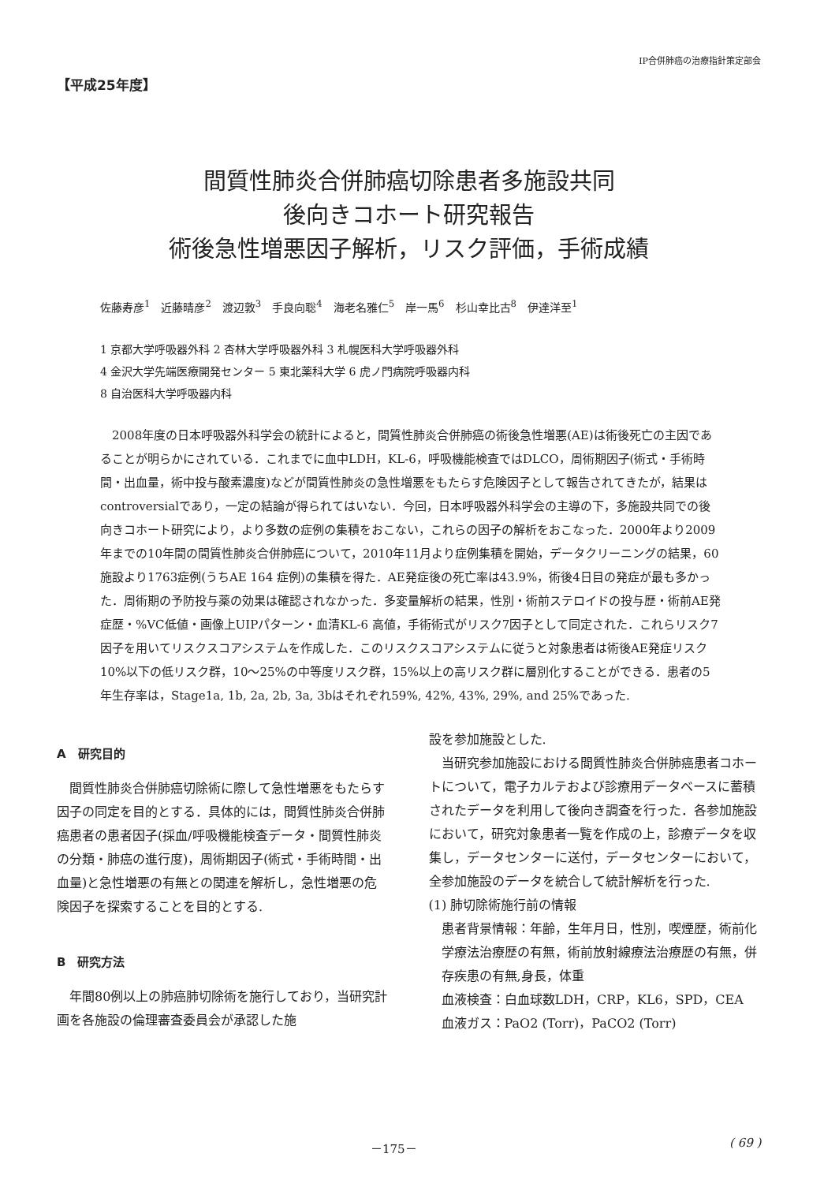IP合併肺癌の治療指針策定部会
【平成25年度】
間質性肺炎合併肺癌切除患者多施設共同
後向きコホート研究報告
術後急性増悪因子解析，リスク評価，手術成績
佐藤寿彦<sup>1</sup>　近藤晴彦<sup>2</sup>　渡辺敦<sup>3</sup>　手良向聡<sup>4</sup>　海老名雅仁<sup>5</sup>　岸一馬<sup>6</sup>　杉山幸比古<sup>8</sup>　伊達洋至<sup>1</sup>
1 京都大学呼吸器外科 2 杏林大学呼吸器外科 3 札幌医科大学呼吸器外科
4 金沢大学先端医療開発センター 5 東北薬科大学 6 虎ノ門病院呼吸器内科
8 自治医科大学呼吸器内科
2008年度の日本呼吸器外科学会の統計によると，間質性肺炎合併肺癌の術後急性増悪(AE)は術後死亡の主因であることが明らかにされている．これまでに血中LDH，KL-6，呼吸機能検査ではDLCO，周術期因子(術式・手術時間・出血量，術中投与酸素濃度)などが間質性肺炎の急性増悪をもたらす危険因子として報告されてきたが，結果はcontroversialであり，一定の結論が得られてはいない．今回，日本呼吸器外科学会の主導の下，多施設共同での後向きコホート研究により，より多数の症例の集積をおこない，これらの因子の解析をおこなった．2000年より2009年までの10年間の間質性肺炎合併肺癌について，2010年11月より症例集積を開始，データクリーニングの結果，60施設より1763症例(うちAE 164 症例)の集積を得た．AE発症後の死亡率は43.9%，術後4日目の発症が最も多かった．周術期の予防投与薬の効果は確認されなかった．多変量解析の結果，性別・術前ステロイドの投与歴・術前AE発症歴・%VC低値・画像上UIPパターン・血清KL-6 高値，手術術式がリスク7因子として同定された．これらリスク7因子を用いてリスクスコアシステムを作成した．このリスクスコアシステムに従うと対象患者は術後AE発症リスク10%以下の低リスク群，10～25%の中等度リスク群，15%以上の高リスク群に層別化することができる．患者の5年生存率は，Stage1a, 1b, 2a, 2b, 3a, 3bはそれぞれ59%, 42%, 43%, 29%, and 25%であった.
A　研究目的
間質性肺炎合併肺癌切除術に際して急性増悪をもたらす因子の同定を目的とする．具体的には，間質性肺炎合併肺癌患者の患者因子(採血/呼吸機能検査データ・間質性肺炎の分類・肺癌の進行度)，周術期因子(術式・手術時間・出血量)と急性増悪の有無との関連を解析し，急性増悪の危険因子を探索することを目的とする.
B　研究方法
年間80例以上の肺癌肺切除術を施行しており，当研究計画を各施設の倫理審査委員会が承認した施
設を参加施設とした.
当研究参加施設における間質性肺炎合併肺癌患者コホートについて，電子カルテおよび診療用データベースに蓄積されたデータを利用して後向き調査を行った．各参加施設において，研究対象患者一覧を作成の上，診療データを収集し，データセンターに送付，データセンターにおいて，全参加施設のデータを統合して統計解析を行った.
(1) 肺切除術施行前の情報
患者背景情報：年齢，生年月日，性別，喫煙歴，術前化学療法治療歴の有無，術前放射線療法治療歴の有無，併存疾患の有無,身長，体重
血液検査：白血球数LDH，CRP，KL6，SPD，CEA
血液ガス：PaO2 (Torr)，PaCO2 (Torr)
－175－ ( 69 )